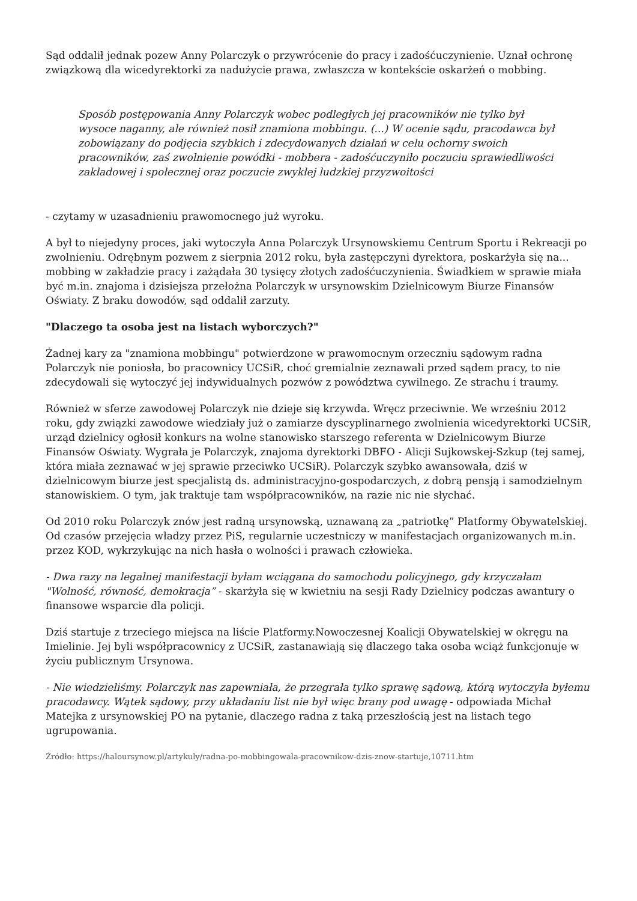Sąd oddalił jednak pozew Anny Polarczyk o przywrócenie do pracy i zadośćuczynienie. Uznał ochronę związkową dla wicedyrektorki za nadużycie prawa, zwłaszcza w kontekście oskarżeń o mobbing.
Sposób postępowania Anny Polarczyk wobec podległych jej pracowników nie tylko był wysoce naganny, ale również nosił znamiona mobbingu. (...) W ocenie sądu, pracodawca był zobowiązany do podjęcia szybkich i zdecydowanych działań w celu ochorny swoich pracowników, zaś zwolnienie powódki - mobbera - zadośćuczyniło poczuciu sprawiedliwości zakładowej i społecznej oraz poczucie zwykłej ludzkiej przyzwoitości
- czytamy w uzasadnieniu prawomocnego już wyroku.
A był to niejedyny proces, jaki wytoczyła Anna Polarczyk Ursynowskiemu Centrum Sportu i Rekreacji po zwolnieniu. Odrębnym pozwem z sierpnia 2012 roku, była zastępczyni dyrektora, poskarżyła się na... mobbing w zakładzie pracy i zażądała 30 tysięcy złotych zadośćuczynienia. Świadkiem w sprawie miała być m.in. znajoma i dzisiejsza przełożna Polarczyk w ursynowskim Dzielnicowym Biurze Finansów Oświaty. Z braku dowodów, sąd oddalił zarzuty.
"Dlaczego ta osoba jest na listach wyborczych?"
Żadnej kary za "znamiona mobbingu" potwierdzone w prawomocnym orzeczniu sądowym radna Polarczyk nie poniosła, bo pracownicy UCSiR, choć gremialnie zeznawali przed sądem pracy, to nie zdecydowali się wytoczyć jej indywidualnych pozwów z powództwa cywilnego. Ze strachu i traumy.
Również w sferze zawodowej Polarczyk nie dzieje się krzywda. Wręcz przeciwnie. We wrześniu 2012 roku, gdy związki zawodowe wiedziały już o zamiarze dyscyplinarnego zwolnienia wicedyrektorki UCSiR, urząd dzielnicy ogłosił konkurs na wolne stanowisko starszego referenta w Dzielnicowym Biurze Finansów Oświaty. Wygrała je Polarczyk, znajoma dyrektorki DBFO - Alicji Sujkowskej-Szkup (tej samej, która miała zeznawać w jej sprawie przeciwko UCSiR). Polarczyk szybko awansowała, dziś w dzielnicowym biurze jest specjalistą ds. administracyjno-gospodarczych, z dobrą pensją i samodzielnym stanowiskiem. O tym, jak traktuje tam współpracowników, na razie nic nie słychać.
Od 2010 roku Polarczyk znów jest radną ursynowską, uznawaną za „patriotkę” Platformy Obywatelskiej. Od czasów przejęcia władzy przez PiS, regularnie uczestniczy w manifestacjach organizowanych m.in. przez KOD, wykrzykując na nich hasła o wolności i prawach człowieka.
- Dwa razy na legalnej manifestacji byłam wciągana do samochodu policyjnego, gdy krzyczałam "Wolność, równość, demokracja” - skarżyła się w kwietniu na sesji Rady Dzielnicy podczas awantury o finansowe wsparcie dla policji.
Dziś startuje z trzeciego miejsca na liście Platformy.Nowoczesnej Koalicji Obywatelskiej w okręgu na Imielinie. Jej byli współpracownicy z UCSiR, zastanawiają się dlaczego taka osoba wciąż funkcjonuje w życiu publicznym Ursynowa.
- Nie wiedzieliśmy. Polarczyk nas zapewniała, że przegrała tylko sprawę sądową, którą wytoczyła byłemu pracodawcy. Wątek sądowy, przy układaniu list nie był więc brany pod uwagę - odpowiada Michał Matejka z ursynowskiej PO na pytanie, dlaczego radna z taką przeszłością jest na listach tego ugrupowania.
Źródło: https://haloursynow.pl/artykuly/radna-po-mobbingowala-pracownikow-dzis-znow-startuje,10711.htm